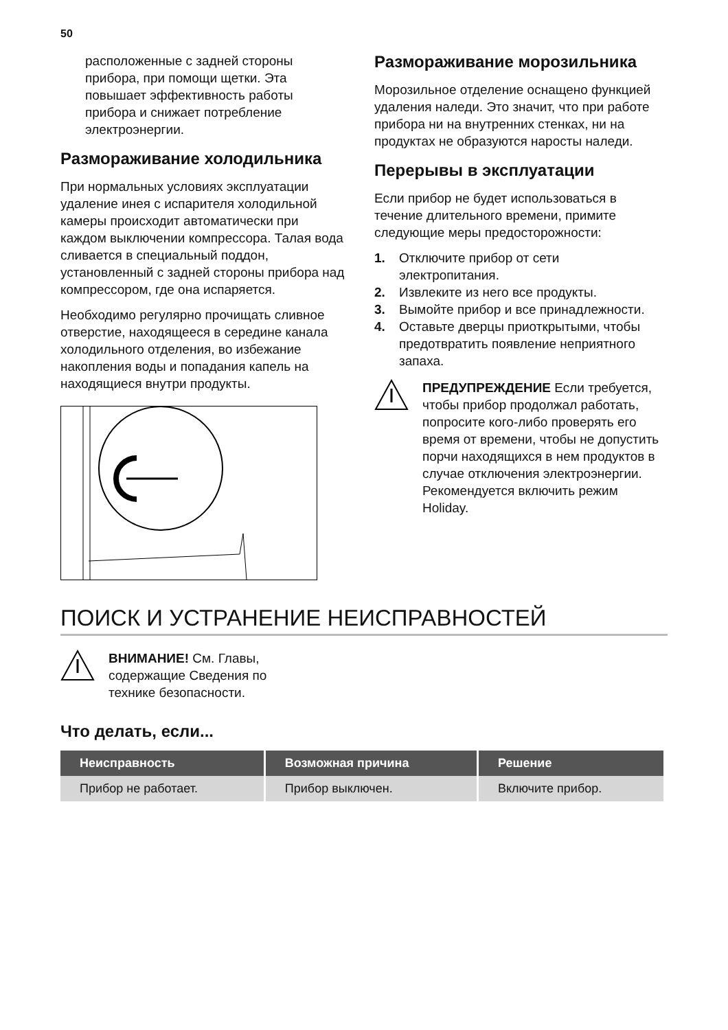50
расположенные с задней стороны прибора, при помощи щетки. Эта повышает эффективность работы прибора и снижает потребление электроэнергии.
Размораживание холодильника
При нормальных условиях эксплуатации удаление инея с испарителя холодильной камеры происходит автоматически при каждом выключении компрессора. Талая вода сливается в специальный поддон, установленный с задней стороны прибора над компрессором, где она испаряется.
Необходимо регулярно прочищать сливное отверстие, находящееся в середине канала холодильного отделения, во избежание накопления воды и попадания капель на находящиеся внутри продукты.
Размораживание морозильника
Морозильное отделение оснащено функцией удаления наледи. Это значит, что при работе прибора ни на внутренних стенках, ни на продуктах не образуются наросты наледи.
Перерывы в эксплуатации
Если прибор не будет использоваться в течение длительного времени, примите следующие меры предосторожности:
1. Отключите прибор от сети электропитания.
2. Извлеките из него все продукты.
3. Вымойте прибор и все принадлежности.
4. Оставьте дверцы приоткрытыми, чтобы предотвратить появление неприятного запаха.
ПРЕДУПРЕЖДЕНИЕ Если требуется, чтобы прибор продолжал работать, попросите кого-либо проверять его время от времени, чтобы не допустить порчи находящихся в нем продуктов в случае отключения электроэнергии. Рекомендуется включить режим Holiday.
ПОИСК И УСТРАНЕНИЕ НЕИСПРАВНОСТЕЙ
ВНИМАНИЕ! См. Главы,
содержащие Сведения по
технике безопасности.
Что делать, если...
| Неисправность | Возможная причина | Решение |
| --- | --- | --- |
| Прибор не работает. | Прибор выключен. | Включите прибор. |